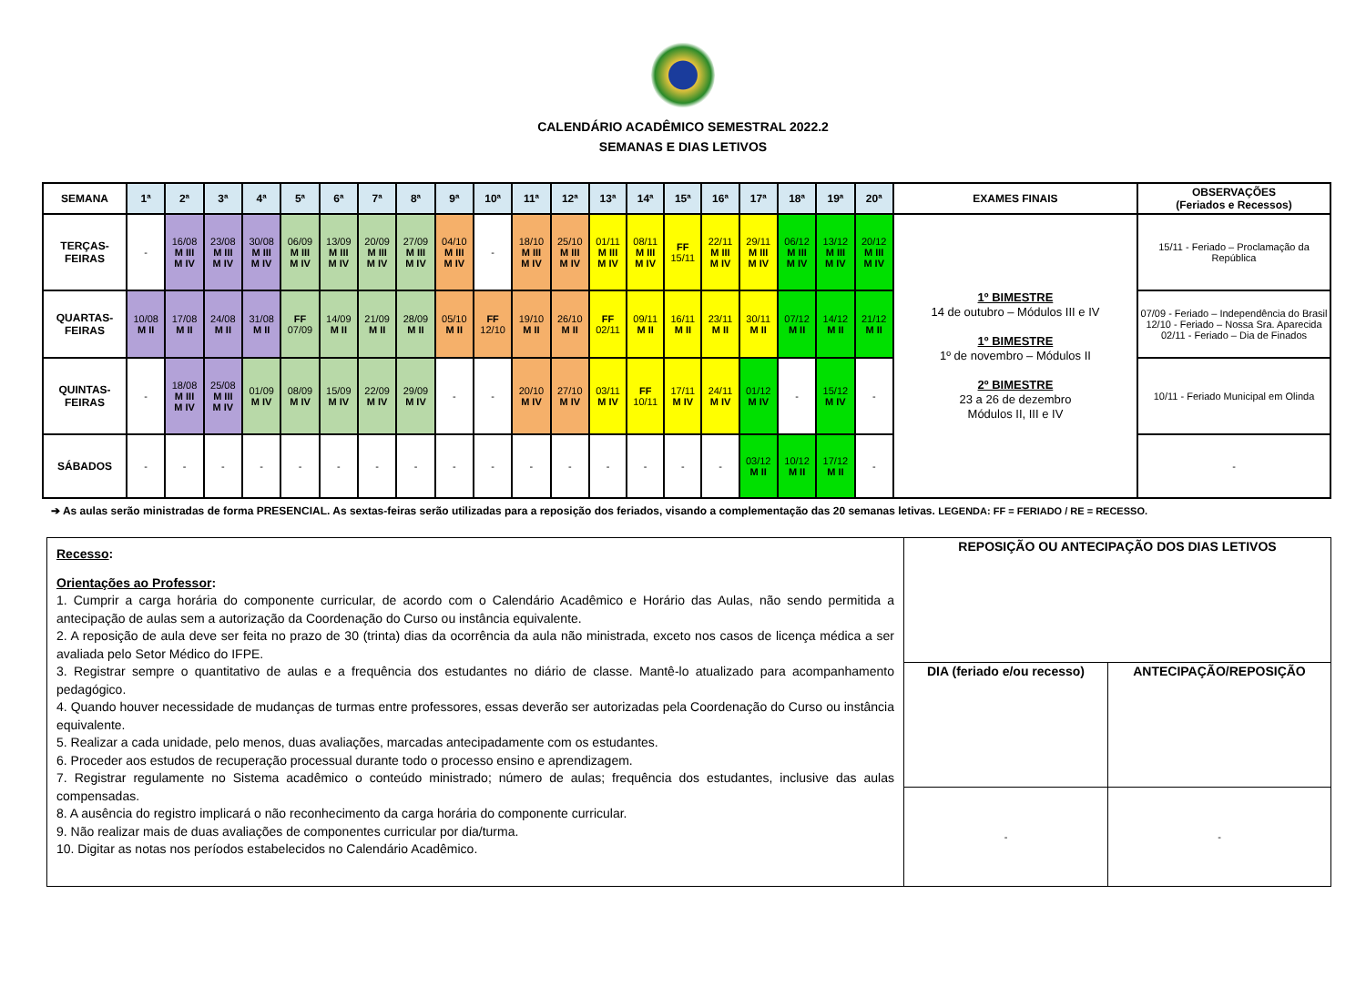CALENDÁRIO ACADÊMICO SEMESTRAL 2022.2
SEMANAS E DIAS LETIVOS
| SEMANA | 1ª | 2ª | 3ª | 4ª | 5ª | 6ª | 7ª | 8ª | 9ª | 10ª | 11ª | 12ª | 13ª | 14ª | 15ª | 16ª | 17ª | 18ª | 19ª | 20ª | EXAMES FINAIS | OBSERVAÇÕES (Feriados e Recessos) |
| --- | --- | --- | --- | --- | --- | --- | --- | --- | --- | --- | --- | --- | --- | --- | --- | --- | --- | --- | --- | --- | --- | --- |
| TERÇAS- FEIRAS | - | 16/08 M III M IV | 23/08 M III M IV | 30/08 M III M IV | 06/09 M III M IV | 13/09 M III M IV | 20/09 M III M IV | 27/09 M III M IV | 04/10 M III M IV | - | 18/10 M III M IV | 25/10 M III M IV | 01/11 M III M IV | 08/11 M III M IV | FF 15/11 | 22/11 M III M IV | 29/11 M III M IV | 06/12 M III M IV | 13/12 M III M IV | 20/12 M III M IV | 1º BIMESTRE 14 de outubro – Módulos III e IV 1º BIMESTRE 1º de novembro – Módulos II 2º BIMESTRE 23 a 26 de dezembro Módulos II, III e IV | 15/11 - Feriado – Proclamação da República |
| QUARTAS- FEIRAS | 10/08 M II | 17/08 M II | 24/08 M II | 31/08 M II | FF 07/09 | 14/09 M II | 21/09 M II | 28/09 M II | 05/10 M II | FF 12/10 | 19/10 M II | 26/10 M II | FF 02/11 | 09/11 M II | 16/11 M II | 23/11 M II | 30/11 M II | 07/12 M II | 14/12 M II | 21/12 M II | | 07/09 - Feriado – Independência do Brasil 12/10 - Feriado – Nossa Sra. Aparecida 02/11 - Feriado – Dia de Finados |
| QUINTAS- FEIRAS | - | 18/08 M III M IV | 25/08 M III M IV | 01/09 M IV | 08/09 M IV | 15/09 M IV | 22/09 M IV | 29/09 M IV | - | - | 20/10 M IV | 27/10 M IV | 03/11 M IV | FF 10/11 | 17/11 M IV | 24/11 M IV | 01/12 M IV | - | 15/12 M IV | - | | 10/11 - Feriado Municipal em Olinda |
| SÁBADOS | - | - | - | - | - | - | - | - | - | - | - | - | - | - | - | - | 03/12 M II | 10/12 M II | 17/12 M II | - | | - |
➔ As aulas serão ministradas de forma PRESENCIAL. As sextas-feiras serão utilizadas para a reposição dos feriados, visando a complementação das 20 semanas letivas. LEGENDA: FF = FERIADO / RE = RECESSO.
| Recesso : Orientações ao Professor : 1. Cumprir a carga horária do componente curricular, de acordo com o Calendário Acadêmico e Horário das Aulas, não sendo permitida a antecipação de aulas sem a autorização da Coordenação do Curso ou instância equivalente. 2. A reposição de aula deve ser feita no prazo de 30 (trinta) dias da ocorrência da aula não ministrada, exceto nos casos de licença médica a ser avaliada pelo Setor Médico do IFPE. 3. Registrar sempre o quantitativo de aulas e a frequência dos estudantes no diário de classe. Mantê-lo atualizado para acompanhamento pedagógico. 4. Quando houver necessidade de mudanças de turmas entre professores, essas deverão ser autorizadas pela Coordenação do Curso ou instância equivalente. 5. Realizar a cada unidade, pelo menos, duas avaliações, marcadas antecipadamente com os estudantes. 6. Proceder aos estudos de recuperação processual durante todo o processo ensino e aprendizagem. 7. Registrar regulamente no Sistema acadêmico o conteúdo ministrado; número de aulas; frequência dos estudantes, inclusive das aulas compensadas. 8. A ausência do registro implicará o não reconhecimento da carga horária do componente curricular. 9. Não realizar mais de duas avaliações de componentes curricular por dia/turma. 10. Digitar as notas nos períodos estabelecidos no Calendário Acadêmico. | REPOSIÇÃO OU ANTECIPAÇÃO DOS DIAS LETIVOS | |
| | DIA (feriado e/ou recesso) | ANTECIPAÇÃO/REPOSIÇÃO |
| | - | - |